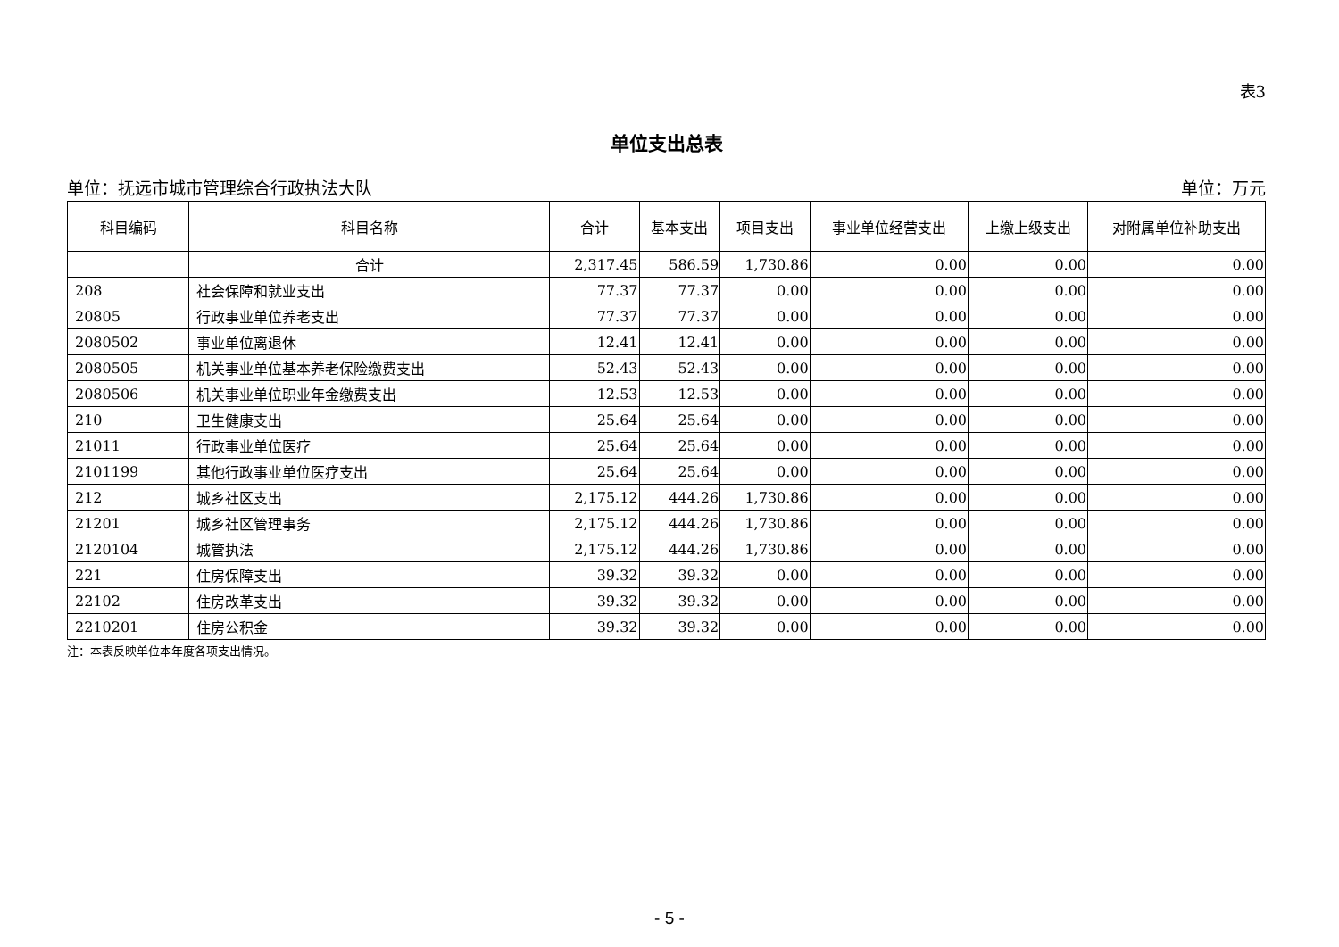表3
单位支出总表
单位：抚远市城市管理综合行政执法大队 单位：万元
| 科目编码 | 科目名称 | 合计 | 基本支出 | 项目支出 | 事业单位经营支出 | 上缴上级支出 | 对附属单位补助支出 |
| --- | --- | --- | --- | --- | --- | --- | --- |
| | 合计 | 2,317.45 | 586.59 | 1,730.86 | 0.00 | 0.00 | 0.00 |
| 208 | 社会保障和就业支出 | 77.37 | 77.37 | 0.00 | 0.00 | 0.00 | 0.00 |
| 20805 | 行政事业单位养老支出 | 77.37 | 77.37 | 0.00 | 0.00 | 0.00 | 0.00 |
| 2080502 | 事业单位离退休 | 12.41 | 12.41 | 0.00 | 0.00 | 0.00 | 0.00 |
| 2080505 | 机关事业单位基本养老保险缴费支出 | 52.43 | 52.43 | 0.00 | 0.00 | 0.00 | 0.00 |
| 2080506 | 机关事业单位职业年金缴费支出 | 12.53 | 12.53 | 0.00 | 0.00 | 0.00 | 0.00 |
| 210 | 卫生健康支出 | 25.64 | 25.64 | 0.00 | 0.00 | 0.00 | 0.00 |
| 21011 | 行政事业单位医疗 | 25.64 | 25.64 | 0.00 | 0.00 | 0.00 | 0.00 |
| 2101199 | 其他行政事业单位医疗支出 | 25.64 | 25.64 | 0.00 | 0.00 | 0.00 | 0.00 |
| 212 | 城乡社区支出 | 2,175.12 | 444.26 | 1,730.86 | 0.00 | 0.00 | 0.00 |
| 21201 | 城乡社区管理事务 | 2,175.12 | 444.26 | 1,730.86 | 0.00 | 0.00 | 0.00 |
| 2120104 | 城管执法 | 2,175.12 | 444.26 | 1,730.86 | 0.00 | 0.00 | 0.00 |
| 221 | 住房保障支出 | 39.32 | 39.32 | 0.00 | 0.00 | 0.00 | 0.00 |
| 22102 | 住房改革支出 | 39.32 | 39.32 | 0.00 | 0.00 | 0.00 | 0.00 |
| 2210201 | 住房公积金 | 39.32 | 39.32 | 0.00 | 0.00 | 0.00 | 0.00 |
注：本表反映单位本年度各项支出情况。
- 5 -